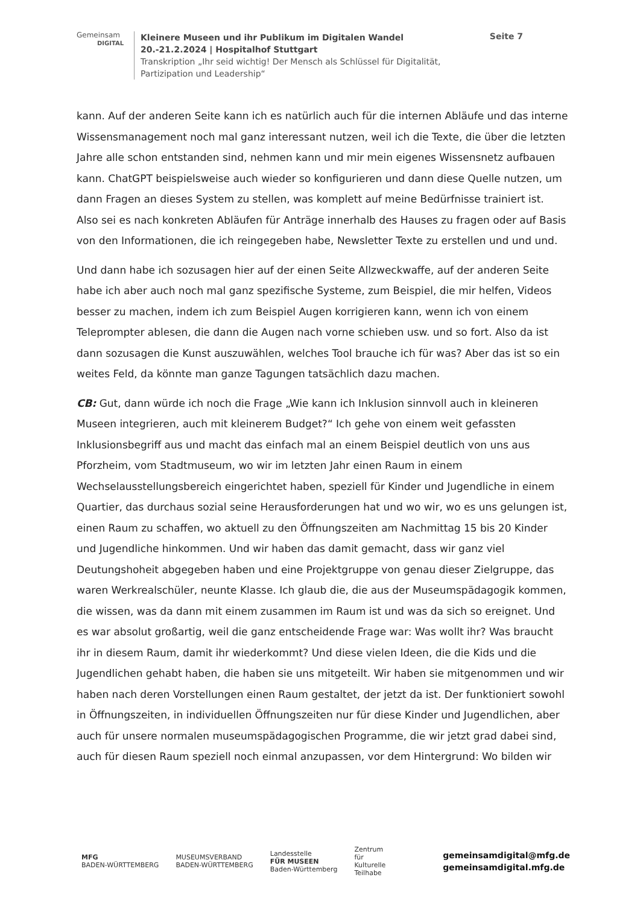Gemeinsam
DIGITAL
Kleinere Museen und ihr Publikum im Digitalen Wandel
20.-21.2.2024 | Hospitalhof Stuttgart
Transkription „Ihr seid wichtig! Der Mensch als Schlüssel für Digitalität, Partizipation und Leadership“
Seite 7
kann. Auf der anderen Seite kann ich es natürlich auch für die internen Abläufe und das interne Wissensmanagement noch mal ganz interessant nutzen, weil ich die Texte, die über die letzten Jahre alle schon entstanden sind, nehmen kann und mir mein eigenes Wissensnetz aufbauen kann. ChatGPT beispielsweise auch wieder so konfigurieren und dann diese Quelle nutzen, um dann Fragen an dieses System zu stellen, was komplett auf meine Bedürfnisse trainiert ist. Also sei es nach konkreten Abläufen für Anträge innerhalb des Hauses zu fragen oder auf Basis von den Informationen, die ich reingegeben habe, Newsletter Texte zu erstellen und und und.
Und dann habe ich sozusagen hier auf der einen Seite Allzweckwaffe, auf der anderen Seite habe ich aber auch noch mal ganz spezifische Systeme, zum Beispiel, die mir helfen, Videos besser zu machen, indem ich zum Beispiel Augen korrigieren kann, wenn ich von einem Teleprompter ablesen, die dann die Augen nach vorne schieben usw. und so fort. Also da ist dann sozusagen die Kunst auszuwählen, welches Tool brauche ich für was? Aber das ist so ein weites Feld, da könnte man ganze Tagungen tatsächlich dazu machen.
CB: Gut, dann würde ich noch die Frage „Wie kann ich Inklusion sinnvoll auch in kleineren Museen integrieren, auch mit kleinerem Budget?“ Ich gehe von einem weit gefassten Inklusionsbegriff aus und macht das einfach mal an einem Beispiel deutlich von uns aus Pforzheim, vom Stadtmuseum, wo wir im letzten Jahr einen Raum in einem Wechselausstellungsbereich eingerichtet haben, speziell für Kinder und Jugendliche in einem Quartier, das durchaus sozial seine Herausforderungen hat und wo wir, wo es uns gelungen ist, einen Raum zu schaffen, wo aktuell zu den Öffnungszeiten am Nachmittag 15 bis 20 Kinder und Jugendliche hinkommen. Und wir haben das damit gemacht, dass wir ganz viel Deutungshoheit abgegeben haben und eine Projektgruppe von genau dieser Zielgruppe, das waren Werkrealschüler, neunte Klasse. Ich glaub die, die aus der Museumspädagogik kommen, die wissen, was da dann mit einem zusammen im Raum ist und was da sich so ereignet. Und es war absolut großartig, weil die ganz entscheidende Frage war: Was wollt ihr? Was braucht ihr in diesem Raum, damit ihr wiederkommt? Und diese vielen Ideen, die die Kids und die Jugendlichen gehabt haben, die haben sie uns mitgeteilt. Wir haben sie mitgenommen und wir haben nach deren Vorstellungen einen Raum gestaltet, der jetzt da ist. Der funktioniert sowohl in Öffnungszeiten, in individuellen Öffnungszeiten nur für diese Kinder und Jugendlichen, aber auch für unsere normalen museumspädagogischen Programme, die wir jetzt grad dabei sind, auch für diesen Raum speziell noch einmal anzupassen, vor dem Hintergrund: Wo bilden wir
MFG
BADEN-WÜRTTEMBERG
MUSEUMSVERBAND
BADEN-WÜRTTEMBERG
Landesstelle
FÜR MUSEEN
Baden-Württemberg
Zentrum
für
Kulturelle
Teilhabe
gemeinsamdigital@mfg.de
gemeinsamdigital.mfg.de